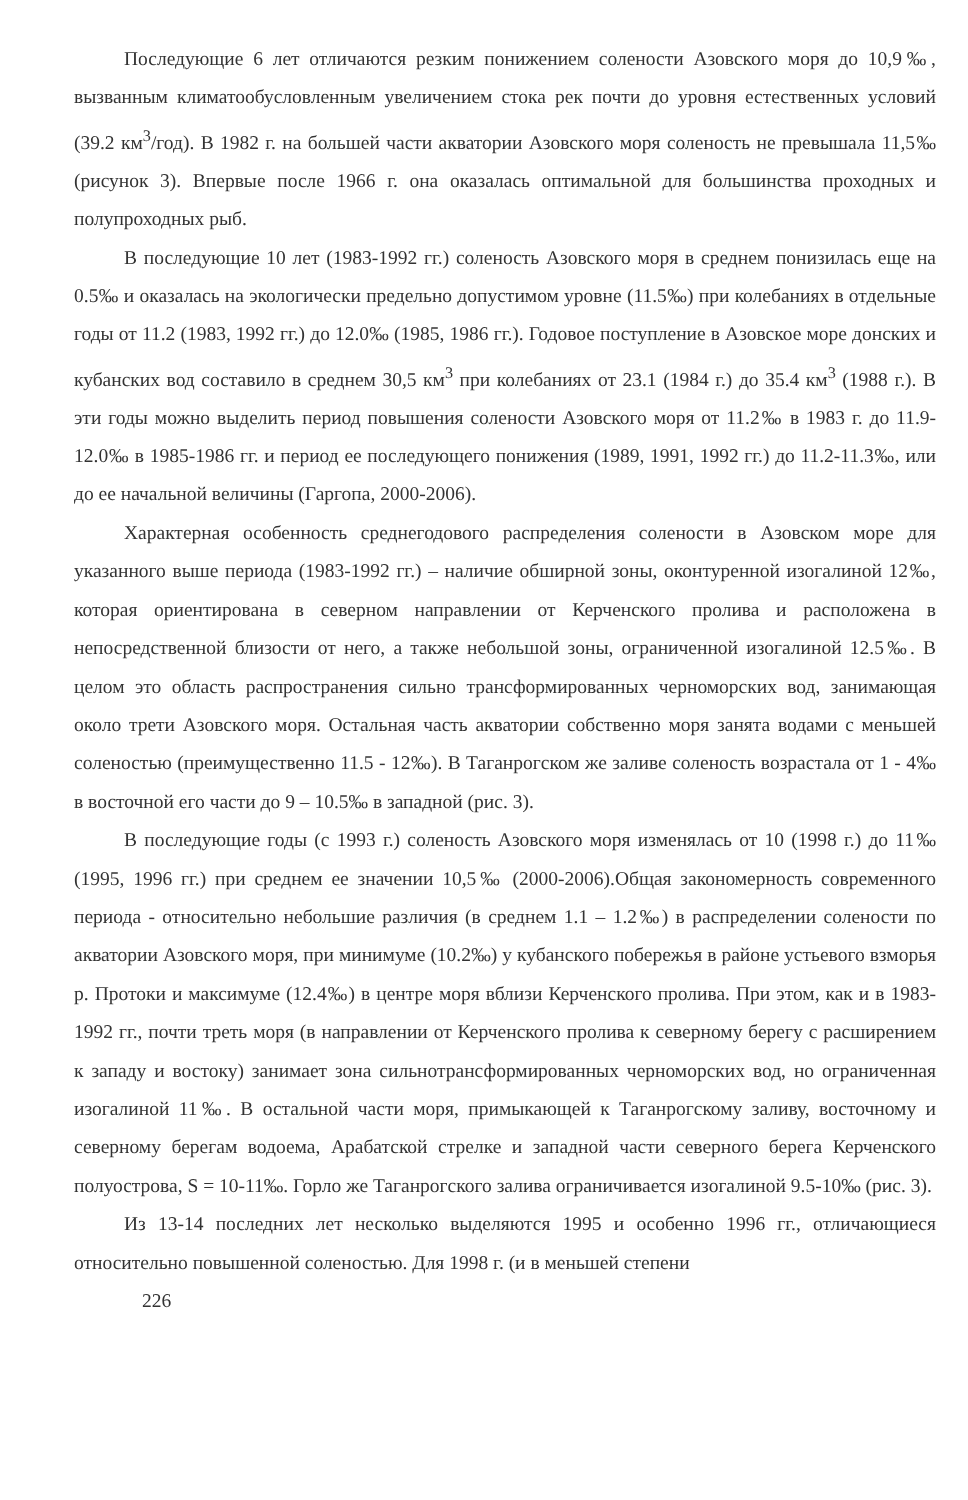Последующие 6 лет отличаются резким понижением солености Азовского моря до 10,9‰, вызванным климатообусловленным увеличением стока рек почти до уровня естественных условий (39.2 км<sup>3</sup>/год). В 1982 г. на большей части акватории Азовского моря соленость не превышала 11,5‰ (рисунок 3). Впервые после 1966 г. она оказалась оптимальной для большинства проходных и полупроходных рыб.
В последующие 10 лет (1983-1992 гг.) соленость Азовского моря в среднем понизилась еще на 0.5‰ и оказалась на экологически предельно допустимом уровне (11.5‰) при колебаниях в отдельные годы от 11.2 (1983, 1992 гг.) до 12.0‰ (1985, 1986 гг.). Годовое поступление в Азовское море донских и кубанских вод составило в среднем 30,5 км<sup>3</sup> при колебаниях от 23.1 (1984 г.) до 35.4 км<sup>3</sup> (1988 г.). В эти годы можно выделить период повышения солености Азовского моря от 11.2‰ в 1983 г. до 11.9-12.0‰ в 1985-1986 гг. и период ее последующего понижения (1989, 1991, 1992 гг.) до 11.2-11.3‰, или до ее начальной величины (Гаргопа, 2000-2006).
Характерная особенность среднегодового распределения солености в Азовском море для указанного выше периода (1983-1992 гг.) – наличие обширной зоны, оконтуренной изогалиной 12‰, которая ориентирована в северном направлении от Керченского пролива и расположена в непосредственной близости от него, а также небольшой зоны, ограниченной изогалиной 12.5‰. В целом это область распространения сильно трансформированных черноморских вод, занимающая около трети Азовского моря. Остальная часть акватории собственно моря занята водами с меньшей соленостью (преимущественно 11.5 - 12‰). В Таганрогском же заливе соленость возрастала от 1 - 4‰ в восточной его части до 9 – 10.5‰ в западной (рис. 3).
В последующие годы (с 1993 г.) соленость Азовского моря изменялась от 10 (1998 г.) до 11‰ (1995, 1996 гг.) при среднем ее значении 10,5‰ (2000-2006).Общая закономерность современного периода - относительно небольшие различия (в среднем 1.1 – 1.2‰) в распределении солености по акватории Азовского моря, при минимуме (10.2‰) у кубанского побережья в районе устьевого взморья р. Протоки и максимуме (12.4‰) в центре моря вблизи Керченского пролива. При этом, как и в 1983-1992 гг., почти треть моря (в направлении от Керченского пролива к северному берегу с расширением к западу и востоку) занимает зона сильнотрансформированных черноморских вод, но ограниченная изогалиной 11‰. В остальной части моря, примыкающей к Таганрогскому заливу, восточному и северному берегам водоема, Арабатской стрелке и западной части северного берега Керченского полуострова, S = 10-11‰. Горло же Таганрогского залива ограничивается изогалиной 9.5-10‰ (рис. 3).
Из 13-14 последних лет несколько выделяются 1995 и особенно 1996 гг., отличающиеся относительно повышенной соленостью. Для 1998 г. (и в меньшей степени
226